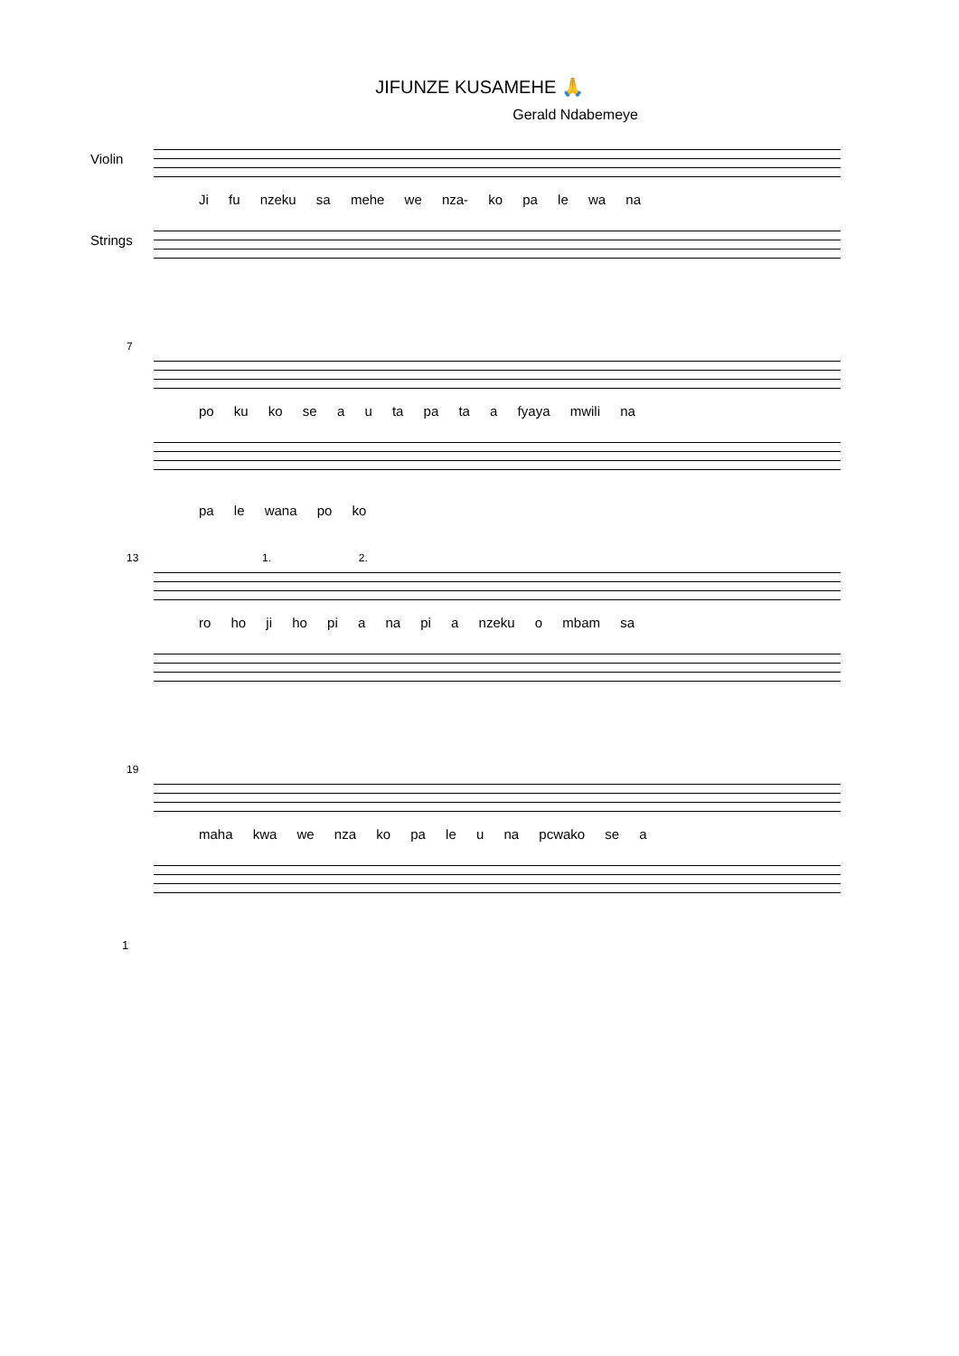JIFUNZE KUSAMEHE 🙏
Gerald Ndabemeye
Violin
Ji fu nzeku sa mehe we nza- ko pa le wa na
Strings
7
po ku ko se a u ta pa ta a fyaya mwili na
pa le wana po ko
13 1. 2.
ro ho ji ho pi a na pi a nzeku o mbam sa
19
maha kwa we nza ko pa le u na pcwako se a
1